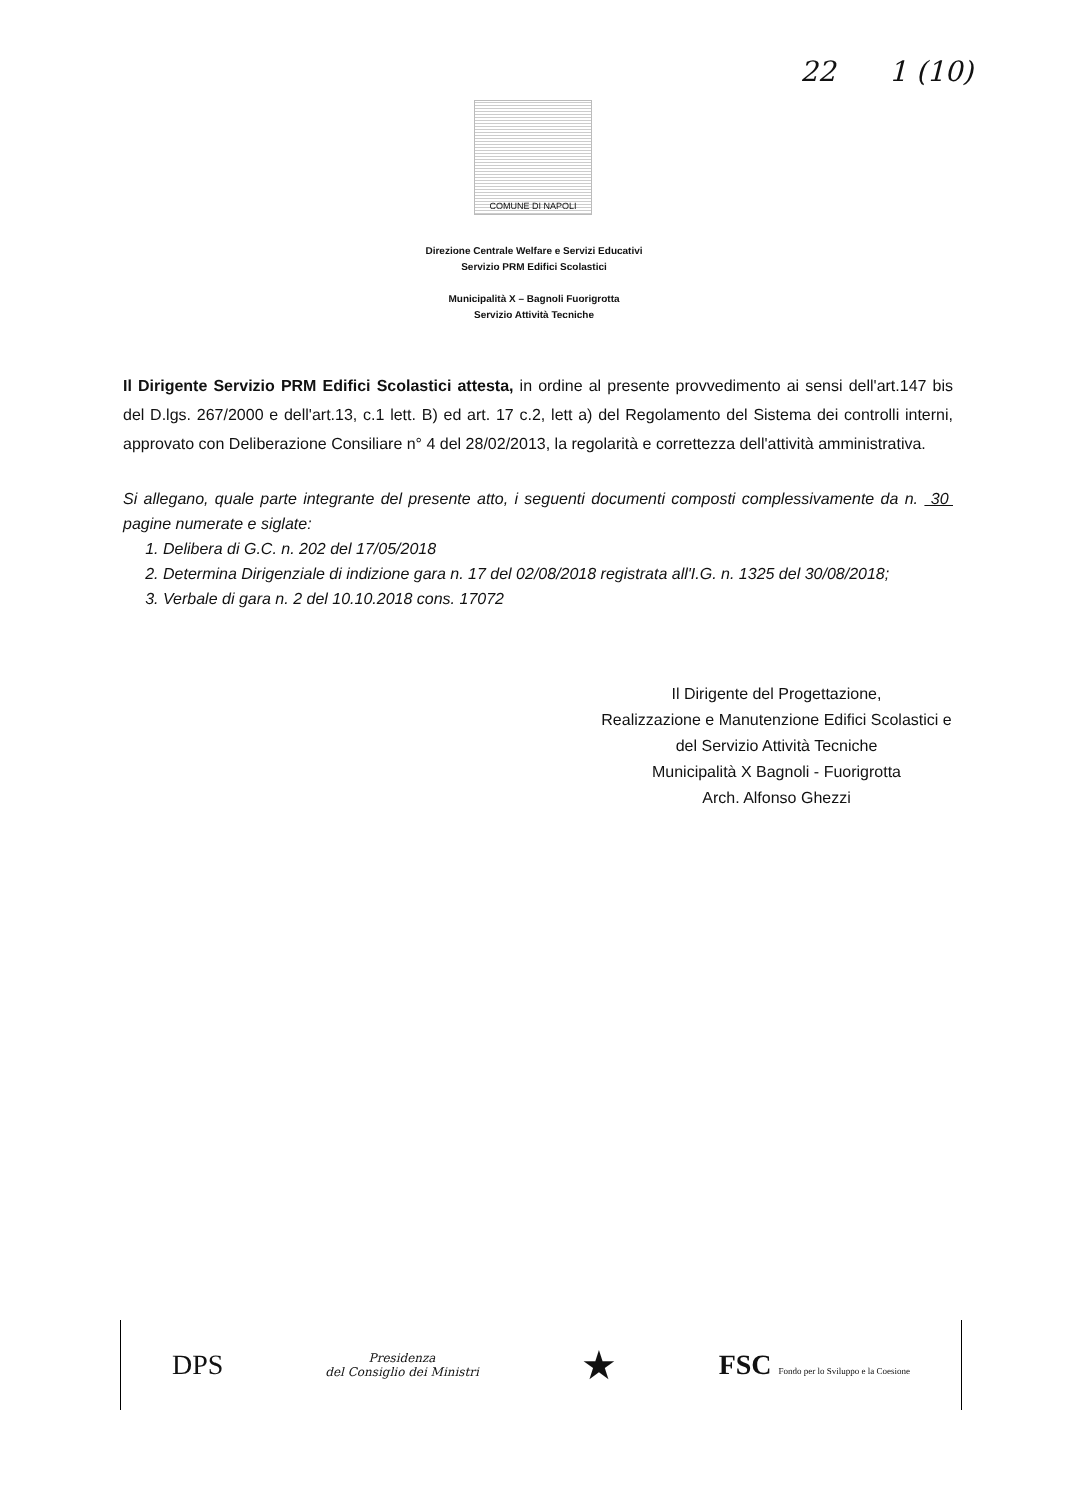22 1 (10)
COMUNE DI NAPOLI
Direzione Centrale Welfare e Servizi Educativi
Servizio PRM Edifici Scolastici
Municipalità X – Bagnoli Fuorigrotta
Servizio Attività Tecniche
Il Dirigente Servizio PRM Edifici Scolastici attesta, in ordine al presente provvedimento ai sensi dell'art.147 bis del D.lgs. 267/2000 e dell'art.13, c.1 lett. B) ed art. 17 c.2, lett a) del Regolamento del Sistema dei controlli interni, approvato con Deliberazione Consiliare n° 4 del 28/02/2013, la regolarità e correttezza dell'attività amministrativa.
Si allegano, quale parte integrante del presente atto, i seguenti documenti composti complessivamente da n. 30 pagine numerate e siglate:
1. Delibera di G.C. n. 202 del 17/05/2018
2. Determina Dirigenziale di indizione gara n. 17 del 02/08/2018 registrata all'I.G. n. 1325 del 30/08/2018;
3. Verbale di gara n. 2 del 10.10.2018 cons. 17072
Il Dirigente del Progettazione,
Realizzazione e Manutenzione Edifici Scolastici e del Servizio Attività Tecniche
Municipalità X Bagnoli - Fuorigrotta
Arch. Alfonso Ghezzi
DPS
Presidenza
del Consiglio dei Ministri
★
FSC Fondo per lo Sviluppo e la Coesione